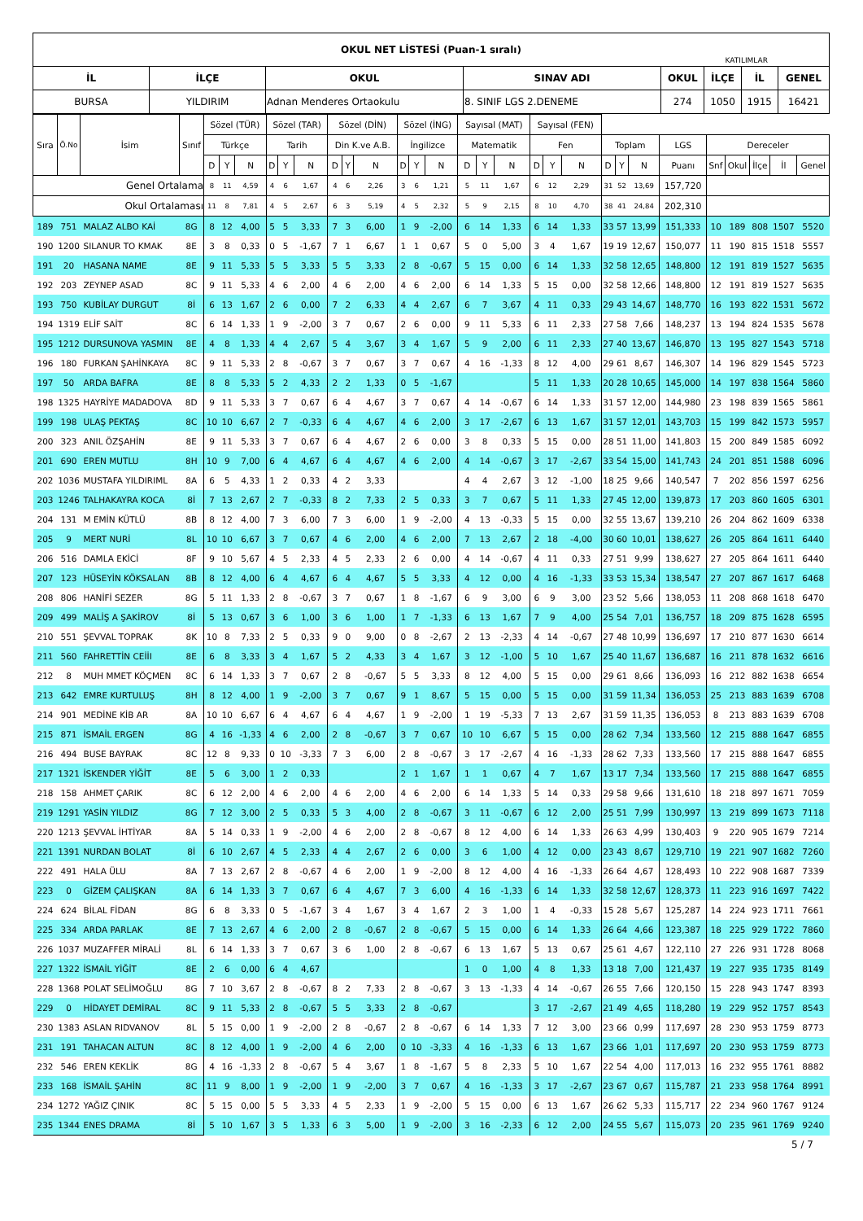| OKUL NET LİSTESİ (Puan-1 sıralı) KATILIMLAR | | | | | | | |
| İL | İLÇE | OKUL | SINAV ADI | OKUL | İLÇE | İL | GENEL |
| BURSA | YILDIRIM | Adnan Menderes Ortaokulu | 8. SINIF LGS 2.DENEME | 274 | 1050 | 1915 | 16421 |
| Sıra | Ö.No | İsim | Sınıf | Sözel (TÜR) | | | Sözel (TAR) | | | Sözel (DİN) | | | Sözel (İNG) | | | Sayısal (MAT) | | | Sayısal (FEN) | | | | | | | | | | | |
| --- | --- | --- | --- | --- | --- | --- | --- | --- | --- | --- | --- | --- | --- | --- | --- | --- | --- | --- | --- | --- | --- | --- | --- | --- | --- | --- | --- | --- | --- | --- |
| | | | | Türkçe | | | Tarih | | | Din K.ve A.B. | | | İngilizce | | | Matematik | | | Fen | | | Toplam | | | LGS | Dereceler | | | | |
| | | | | D | Y | N | D | Y | N | D | Y | N | D | Y | N | D | Y | N | D | Y | N | D | Y | N | Puanı | Snf | Okul | İlçe | İl | Genel |
| Genel Ortalama | | | | 8 | 11 | 4,59 | 4 | 6 | 1,67 | 4 | 6 | 2,26 | 3 | 6 | 1,21 | 5 | 11 | 1,67 | 6 | 12 | 2,29 | 31 | 52 | 13,69 | 157,720 | | | | | |
| Okul Ortalaması | | | | 11 | 8 | 7,81 | 4 | 5 | 2,67 | 6 | 3 | 5,19 | 4 | 5 | 2,32 | 5 | 9 | 2,15 | 8 | 10 | 4,70 | 38 | 41 | 24,84 | 202,310 | | | | | |
| 189 | 751 | MALAZ ALBO KAİ | 8G | 8 | 12 | 4,00 | 5 | 5 | 3,33 | 7 | 3 | 6,00 | 1 | 9 | -2,00 | 6 | 14 | 1,33 | 6 | 14 | 1,33 | 33 | 57 | 13,99 | 151,333 | 10 | 189 | 808 | 1507 | 5520 |
| 190 | 1200 | SILANUR TO KMAK | 8E | 3 | 8 | 0,33 | 0 | 5 | -1,67 | 7 | 1 | 6,67 | 1 | 1 | 0,67 | 5 | 0 | 5,00 | 3 | 4 | 1,67 | 19 | 19 | 12,67 | 150,077 | 11 | 190 | 815 | 1518 | 5557 |
| 191 | 20 | HASANA NAME | 8E | 9 | 11 | 5,33 | 5 | 5 | 3,33 | 5 | 5 | 3,33 | 2 | 8 | -0,67 | 5 | 15 | 0,00 | 6 | 14 | 1,33 | 32 | 58 | 12,65 | 148,800 | 12 | 191 | 819 | 1527 | 5635 |
| 192 | 203 | ZEYNEP ASAD | 8C | 9 | 11 | 5,33 | 4 | 6 | 2,00 | 4 | 6 | 2,00 | 4 | 6 | 2,00 | 6 | 14 | 1,33 | 5 | 15 | 0,00 | 32 | 58 | 12,66 | 148,800 | 12 | 191 | 819 | 1527 | 5635 |
| 193 | 750 | KUBİLAY DURGUT | 8İ | 6 | 13 | 1,67 | 2 | 6 | 0,00 | 7 | 2 | 6,33 | 4 | 4 | 2,67 | 6 | 7 | 3,67 | 4 | 11 | 0,33 | 29 | 43 | 14,67 | 148,770 | 16 | 193 | 822 | 1531 | 5672 |
| 194 | 1319 | ELİF SAİT | 8C | 6 | 14 | 1,33 | 1 | 9 | -2,00 | 3 | 7 | 0,67 | 2 | 6 | 0,00 | 9 | 11 | 5,33 | 6 | 11 | 2,33 | 27 | 58 | 7,66 | 148,237 | 13 | 194 | 824 | 1535 | 5678 |
| 195 | 1212 | DURSUNOVA YASMIN | 8E | 4 | 8 | 1,33 | 4 | 4 | 2,67 | 5 | 4 | 3,67 | 3 | 4 | 1,67 | 5 | 9 | 2,00 | 6 | 11 | 2,33 | 27 | 40 | 13,67 | 146,870 | 13 | 195 | 827 | 1543 | 5718 |
| 196 | 180 | FURKAN ŞAHİNKAYA | 8C | 9 | 11 | 5,33 | 2 | 8 | -0,67 | 3 | 7 | 0,67 | 3 | 7 | 0,67 | 4 | 16 | -1,33 | 8 | 12 | 4,00 | 29 | 61 | 8,67 | 146,307 | 14 | 196 | 829 | 1545 | 5723 |
| 197 | 50 | ARDA BAFRA | 8E | 8 | 8 | 5,33 | 5 | 2 | 4,33 | 2 | 2 | 1,33 | 0 | 5 | -1,67 | | | | 5 | 11 | 1,33 | 20 | 28 | 10,65 | 145,000 | 14 | 197 | 838 | 1564 | 5860 |
| 198 | 1325 | HAYRİYE MADADOVA | 8D | 9 | 11 | 5,33 | 3 | 7 | 0,67 | 6 | 4 | 4,67 | 3 | 7 | 0,67 | 4 | 14 | -0,67 | 6 | 14 | 1,33 | 31 | 57 | 12,00 | 144,980 | 23 | 198 | 839 | 1565 | 5861 |
| 199 | 198 | ULAŞ PEKTAŞ | 8C | 10 | 10 | 6,67 | 2 | 7 | -0,33 | 6 | 4 | 4,67 | 4 | 6 | 2,00 | 3 | 17 | -2,67 | 6 | 13 | 1,67 | 31 | 57 | 12,01 | 143,703 | 15 | 199 | 842 | 1573 | 5957 |
| 200 | 323 | ANIL ÖZŞAHİN | 8E | 9 | 11 | 5,33 | 3 | 7 | 0,67 | 6 | 4 | 4,67 | 2 | 6 | 0,00 | 3 | 8 | 0,33 | 5 | 15 | 0,00 | 28 | 51 | 11,00 | 141,803 | 15 | 200 | 849 | 1585 | 6092 |
| 201 | 690 | EREN MUTLU | 8H | 10 | 9 | 7,00 | 6 | 4 | 4,67 | 6 | 4 | 4,67 | 4 | 6 | 2,00 | 4 | 14 | -0,67 | 3 | 17 | -2,67 | 33 | 54 | 15,00 | 141,743 | 24 | 201 | 851 | 1588 | 6096 |
| 202 | 1036 | MUSTAFA YILDIRIML | 8A | 6 | 5 | 4,33 | 1 | 2 | 0,33 | 4 | 2 | 3,33 | | | | 4 | 4 | 2,67 | 3 | 12 | -1,00 | 18 | 25 | 9,66 | 140,547 | 7 | 202 | 856 | 1597 | 6256 |
| 203 | 1246 | TALHAKAYRA KOCA | 8İ | 7 | 13 | 2,67 | 2 | 7 | -0,33 | 8 | 2 | 7,33 | 2 | 5 | 0,33 | 3 | 7 | 0,67 | 5 | 11 | 1,33 | 27 | 45 | 12,00 | 139,873 | 17 | 203 | 860 | 1605 | 6301 |
| 204 | 131 | M EMİN KÜTLÜ | 8B | 8 | 12 | 4,00 | 7 | 3 | 6,00 | 7 | 3 | 6,00 | 1 | 9 | -2,00 | 4 | 13 | -0,33 | 5 | 15 | 0,00 | 32 | 55 | 13,67 | 139,210 | 26 | 204 | 862 | 1609 | 6338 |
| 205 | 9 | MERT NURİ | 8L | 10 | 10 | 6,67 | 3 | 7 | 0,67 | 4 | 6 | 2,00 | 4 | 6 | 2,00 | 7 | 13 | 2,67 | 2 | 18 | -4,00 | 30 | 60 | 10,01 | 138,627 | 26 | 205 | 864 | 1611 | 6440 |
| 206 | 516 | DAMLA EKİCİ | 8F | 9 | 10 | 5,67 | 4 | 5 | 2,33 | 4 | 5 | 2,33 | 2 | 6 | 0,00 | 4 | 14 | -0,67 | 4 | 11 | 0,33 | 27 | 51 | 9,99 | 138,627 | 27 | 205 | 864 | 1611 | 6440 |
| 207 | 123 | HÜSEYİN KÖKSALAN | 8B | 8 | 12 | 4,00 | 6 | 4 | 4,67 | 6 | 4 | 4,67 | 5 | 5 | 3,33 | 4 | 12 | 0,00 | 4 | 16 | -1,33 | 33 | 53 | 15,34 | 138,547 | 27 | 207 | 867 | 1617 | 6468 |
| 208 | 806 | HANİFİ SEZER | 8G | 5 | 11 | 1,33 | 2 | 8 | -0,67 | 3 | 7 | 0,67 | 1 | 8 | -1,67 | 6 | 9 | 3,00 | 6 | 9 | 3,00 | 23 | 52 | 5,66 | 138,053 | 11 | 208 | 868 | 1618 | 6470 |
| 209 | 499 | MALİŞ A ŞAKİROV | 8İ | 5 | 13 | 0,67 | 3 | 6 | 1,00 | 3 | 6 | 1,00 | 1 | 7 | -1,33 | 6 | 13 | 1,67 | 7 | 9 | 4,00 | 25 | 54 | 7,01 | 136,757 | 18 | 209 | 875 | 1628 | 6595 |
| 210 | 551 | ŞEVVAL TOPRAK | 8K | 10 | 8 | 7,33 | 2 | 5 | 0,33 | 9 | 0 | 9,00 | 0 | 8 | -2,67 | 2 | 13 | -2,33 | 4 | 14 | -0,67 | 27 | 48 | 10,99 | 136,697 | 17 | 210 | 877 | 1630 | 6614 |
| 211 | 560 | FAHRETTİN CEİİI | 8E | 6 | 8 | 3,33 | 3 | 4 | 1,67 | 5 | 2 | 4,33 | 3 | 4 | 1,67 | 3 | 12 | -1,00 | 5 | 10 | 1,67 | 25 | 40 | 11,67 | 136,687 | 16 | 211 | 878 | 1632 | 6616 |
| 212 | 8 | MUH MMET KÖÇMEN | 8C | 6 | 14 | 1,33 | 3 | 7 | 0,67 | 2 | 8 | -0,67 | 5 | 5 | 3,33 | 8 | 12 | 4,00 | 5 | 15 | 0,00 | 29 | 61 | 8,66 | 136,093 | 16 | 212 | 882 | 1638 | 6654 |
| 213 | 642 | EMRE KURTULUŞ | 8H | 8 | 12 | 4,00 | 1 | 9 | -2,00 | 3 | 7 | 0,67 | 9 | 1 | 8,67 | 5 | 15 | 0,00 | 5 | 15 | 0,00 | 31 | 59 | 11,34 | 136,053 | 25 | 213 | 883 | 1639 | 6708 |
| 214 | 901 | MEDİNE KİB AR | 8A | 10 | 10 | 6,67 | 6 | 4 | 4,67 | 6 | 4 | 4,67 | 1 | 9 | -2,00 | 1 | 19 | -5,33 | 7 | 13 | 2,67 | 31 | 59 | 11,35 | 136,053 | 8 | 213 | 883 | 1639 | 6708 |
| 215 | 871 | İSMAİL ERGEN | 8G | 4 | 16 | -1,33 | 4 | 6 | 2,00 | 2 | 8 | -0,67 | 3 | 7 | 0,67 | 10 | 10 | 6,67 | 5 | 15 | 0,00 | 28 | 62 | 7,34 | 133,560 | 12 | 215 | 888 | 1647 | 6855 |
| 216 | 494 | BUSE BAYRAK | 8C | 12 | 8 | 9,33 | 0 | 10 | -3,33 | 7 | 3 | 6,00 | 2 | 8 | -0,67 | 3 | 17 | -2,67 | 4 | 16 | -1,33 | 28 | 62 | 7,33 | 133,560 | 17 | 215 | 888 | 1647 | 6855 |
| 217 | 1321 | İSKENDER YİĞİT | 8E | 5 | 6 | 3,00 | 1 | 2 | 0,33 | | | | 2 | 1 | 1,67 | 1 | 1 | 0,67 | 4 | 7 | 1,67 | 13 | 17 | 7,34 | 133,560 | 17 | 215 | 888 | 1647 | 6855 |
| 218 | 158 | AHMET ÇARIK | 8C | 6 | 12 | 2,00 | 4 | 6 | 2,00 | 4 | 6 | 2,00 | 4 | 6 | 2,00 | 6 | 14 | 1,33 | 5 | 14 | 0,33 | 29 | 58 | 9,66 | 131,610 | 18 | 218 | 897 | 1671 | 7059 |
| 219 | 1291 | YASİN YILDIZ | 8G | 7 | 12 | 3,00 | 2 | 5 | 0,33 | 5 | 3 | 4,00 | 2 | 8 | -0,67 | 3 | 11 | -0,67 | 6 | 12 | 2,00 | 25 | 51 | 7,99 | 130,997 | 13 | 219 | 899 | 1673 | 7118 |
| 220 | 1213 | ŞEVVAL İHTİYAR | 8A | 5 | 14 | 0,33 | 1 | 9 | -2,00 | 4 | 6 | 2,00 | 2 | 8 | -0,67 | 8 | 12 | 4,00 | 6 | 14 | 1,33 | 26 | 63 | 4,99 | 130,403 | 9 | 220 | 905 | 1679 | 7214 |
| 221 | 1391 | NURDAN BOLAT | 8İ | 6 | 10 | 2,67 | 4 | 5 | 2,33 | 4 | 4 | 2,67 | 2 | 6 | 0,00 | 3 | 6 | 1,00 | 4 | 12 | 0,00 | 23 | 43 | 8,67 | 129,710 | 19 | 221 | 907 | 1682 | 7260 |
| 222 | 491 | HALA ÜLU | 8A | 7 | 13 | 2,67 | 2 | 8 | -0,67 | 4 | 6 | 2,00 | 1 | 9 | -2,00 | 8 | 12 | 4,00 | 4 | 16 | -1,33 | 26 | 64 | 4,67 | 128,493 | 10 | 222 | 908 | 1687 | 7339 |
| 223 | 0 | GİZEM ÇALIŞKAN | 8A | 6 | 14 | 1,33 | 3 | 7 | 0,67 | 6 | 4 | 4,67 | 7 | 3 | 6,00 | 4 | 16 | -1,33 | 6 | 14 | 1,33 | 32 | 58 | 12,67 | 128,373 | 11 | 223 | 916 | 1697 | 7422 |
| 224 | 624 | BİLAL FİDAN | 8G | 6 | 8 | 3,33 | 0 | 5 | -1,67 | 3 | 4 | 1,67 | 3 | 4 | 1,67 | 2 | 3 | 1,00 | 1 | 4 | -0,33 | 15 | 28 | 5,67 | 125,287 | 14 | 224 | 923 | 1711 | 7661 |
| 225 | 334 | ARDA PARLAK | 8E | 7 | 13 | 2,67 | 4 | 6 | 2,00 | 2 | 8 | -0,67 | 2 | 8 | -0,67 | 5 | 15 | 0,00 | 6 | 14 | 1,33 | 26 | 64 | 4,66 | 123,387 | 18 | 225 | 929 | 1722 | 7860 |
| 226 | 1037 | MUZAFFER MİRALİ | 8L | 6 | 14 | 1,33 | 3 | 7 | 0,67 | 3 | 6 | 1,00 | 2 | 8 | -0,67 | 6 | 13 | 1,67 | 5 | 13 | 0,67 | 25 | 61 | 4,67 | 122,110 | 27 | 226 | 931 | 1728 | 8068 |
| 227 | 1322 | İSMAİL YİĞİT | 8E | 2 | 6 | 0,00 | 6 | 4 | 4,67 | | | | | | | 1 | 0 | 1,00 | 4 | 8 | 1,33 | 13 | 18 | 7,00 | 121,437 | 19 | 227 | 935 | 1735 | 8149 |
| 228 | 1368 | POLAT SELİMOĞLU | 8G | 7 | 10 | 3,67 | 2 | 8 | -0,67 | 8 | 2 | 7,33 | 2 | 8 | -0,67 | 3 | 13 | -1,33 | 4 | 14 | -0,67 | 26 | 55 | 7,66 | 120,150 | 15 | 228 | 943 | 1747 | 8393 |
| 229 | 0 | HİDAYET DEMİRAL | 8C | 9 | 11 | 5,33 | 2 | 8 | -0,67 | 5 | 5 | 3,33 | 2 | 8 | -0,67 | | | | 3 | 17 | -2,67 | 21 | 49 | 4,65 | 118,280 | 19 | 229 | 952 | 1757 | 8543 |
| 230 | 1383 | ASLAN RIDVANOV | 8L | 5 | 15 | 0,00 | 1 | 9 | -2,00 | 2 | 8 | -0,67 | 2 | 8 | -0,67 | 6 | 14 | 1,33 | 7 | 12 | 3,00 | 23 | 66 | 0,99 | 117,697 | 28 | 230 | 953 | 1759 | 8773 |
| 231 | 191 | TAHACAN ALTUN | 8C | 8 | 12 | 4,00 | 1 | 9 | -2,00 | 4 | 6 | 2,00 | 0 | 10 | -3,33 | 4 | 16 | -1,33 | 6 | 13 | 1,67 | 23 | 66 | 1,01 | 117,697 | 20 | 230 | 953 | 1759 | 8773 |
| 232 | 546 | EREN KEKLİK | 8G | 4 | 16 | -1,33 | 2 | 8 | -0,67 | 5 | 4 | 3,67 | 1 | 8 | -1,67 | 5 | 8 | 2,33 | 5 | 10 | 1,67 | 22 | 54 | 4,00 | 117,013 | 16 | 232 | 955 | 1761 | 8882 |
| 233 | 168 | İSMAİL ŞAHİN | 8C | 11 | 9 | 8,00 | 1 | 9 | -2,00 | 1 | 9 | -2,00 | 3 | 7 | 0,67 | 4 | 16 | -1,33 | 3 | 17 | -2,67 | 23 | 67 | 0,67 | 115,787 | 21 | 233 | 958 | 1764 | 8991 |
| 234 | 1272 | YAĞIZ ÇINIK | 8C | 5 | 15 | 0,00 | 5 | 5 | 3,33 | 4 | 5 | 2,33 | 1 | 9 | -2,00 | 5 | 15 | 0,00 | 6 | 13 | 1,67 | 26 | 62 | 5,33 | 115,717 | 22 | 234 | 960 | 1767 | 9124 |
| 235 | 1344 | ENES DRAMA | 8İ | 5 | 10 | 1,67 | 3 | 5 | 1,33 | 6 | 3 | 5,00 | 1 | 9 | -2,00 | 3 | 16 | -2,33 | 6 | 12 | 2,00 | 24 | 55 | 5,67 | 115,073 | 20 | 235 | 961 | 1769 | 9240 |
5 / 7